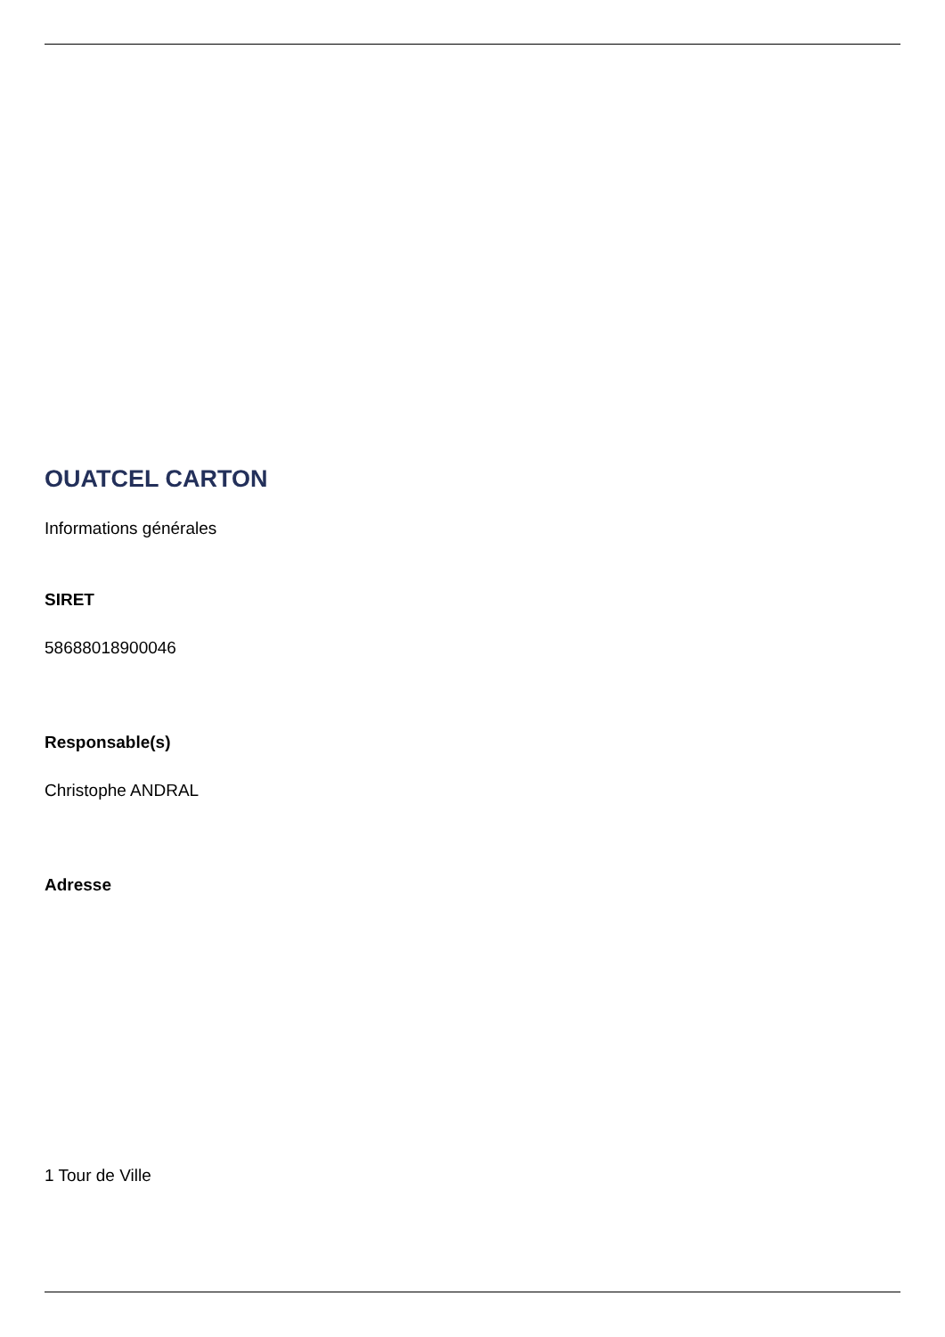OUATCEL CARTON
Informations générales
SIRET
58688018900046
Responsable(s)
Christophe ANDRAL
Adresse
1 Tour de Ville